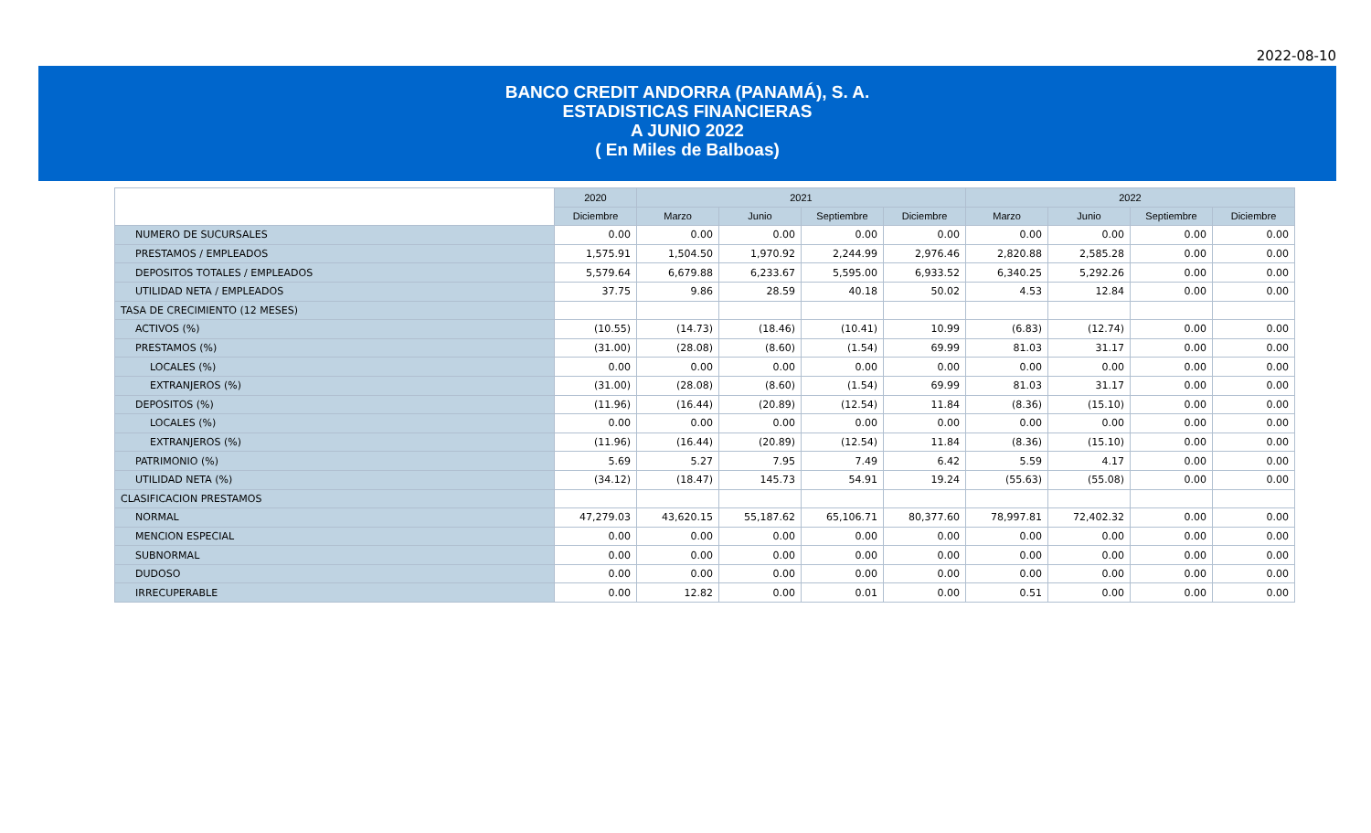2022-08-10
BANCO CREDIT ANDORRA (PANAMÁ), S. A.
ESTADISTICAS FINANCIERAS
A JUNIO 2022
( En Miles de Balboas)
| | 2020 | 2021 | | | | 2022 | | | |
| | Diciembre | Marzo | Junio | Septiembre | Diciembre | Marzo | Junio | Septiembre | Diciembre |
| NUMERO DE SUCURSALES | 0.00 | 0.00 | 0.00 | 0.00 | 0.00 | 0.00 | 0.00 | 0.00 | 0.00 |
| PRESTAMOS / EMPLEADOS | 1,575.91 | 1,504.50 | 1,970.92 | 2,244.99 | 2,976.46 | 2,820.88 | 2,585.28 | 0.00 | 0.00 |
| DEPOSITOS TOTALES / EMPLEADOS | 5,579.64 | 6,679.88 | 6,233.67 | 5,595.00 | 6,933.52 | 6,340.25 | 5,292.26 | 0.00 | 0.00 |
| UTILIDAD NETA / EMPLEADOS | 37.75 | 9.86 | 28.59 | 40.18 | 50.02 | 4.53 | 12.84 | 0.00 | 0.00 |
| TASA DE CRECIMIENTO (12 MESES) | | | | | | | | | |
| ACTIVOS (%) | (10.55) | (14.73) | (18.46) | (10.41) | 10.99 | (6.83) | (12.74) | 0.00 | 0.00 |
| PRESTAMOS (%) | (31.00) | (28.08) | (8.60) | (1.54) | 69.99 | 81.03 | 31.17 | 0.00 | 0.00 |
| LOCALES (%) | 0.00 | 0.00 | 0.00 | 0.00 | 0.00 | 0.00 | 0.00 | 0.00 | 0.00 |
| EXTRANJEROS (%) | (31.00) | (28.08) | (8.60) | (1.54) | 69.99 | 81.03 | 31.17 | 0.00 | 0.00 |
| DEPOSITOS (%) | (11.96) | (16.44) | (20.89) | (12.54) | 11.84 | (8.36) | (15.10) | 0.00 | 0.00 |
| LOCALES (%) | 0.00 | 0.00 | 0.00 | 0.00 | 0.00 | 0.00 | 0.00 | 0.00 | 0.00 |
| EXTRANJEROS (%) | (11.96) | (16.44) | (20.89) | (12.54) | 11.84 | (8.36) | (15.10) | 0.00 | 0.00 |
| PATRIMONIO (%) | 5.69 | 5.27 | 7.95 | 7.49 | 6.42 | 5.59 | 4.17 | 0.00 | 0.00 |
| UTILIDAD NETA (%) | (34.12) | (18.47) | 145.73 | 54.91 | 19.24 | (55.63) | (55.08) | 0.00 | 0.00 |
| CLASIFICACION PRESTAMOS | | | | | | | | | |
| NORMAL | 47,279.03 | 43,620.15 | 55,187.62 | 65,106.71 | 80,377.60 | 78,997.81 | 72,402.32 | 0.00 | 0.00 |
| MENCION ESPECIAL | 0.00 | 0.00 | 0.00 | 0.00 | 0.00 | 0.00 | 0.00 | 0.00 | 0.00 |
| SUBNORMAL | 0.00 | 0.00 | 0.00 | 0.00 | 0.00 | 0.00 | 0.00 | 0.00 | 0.00 |
| DUDOSO | 0.00 | 0.00 | 0.00 | 0.00 | 0.00 | 0.00 | 0.00 | 0.00 | 0.00 |
| IRRECUPERABLE | 0.00 | 12.82 | 0.00 | 0.01 | 0.00 | 0.51 | 0.00 | 0.00 | 0.00 |